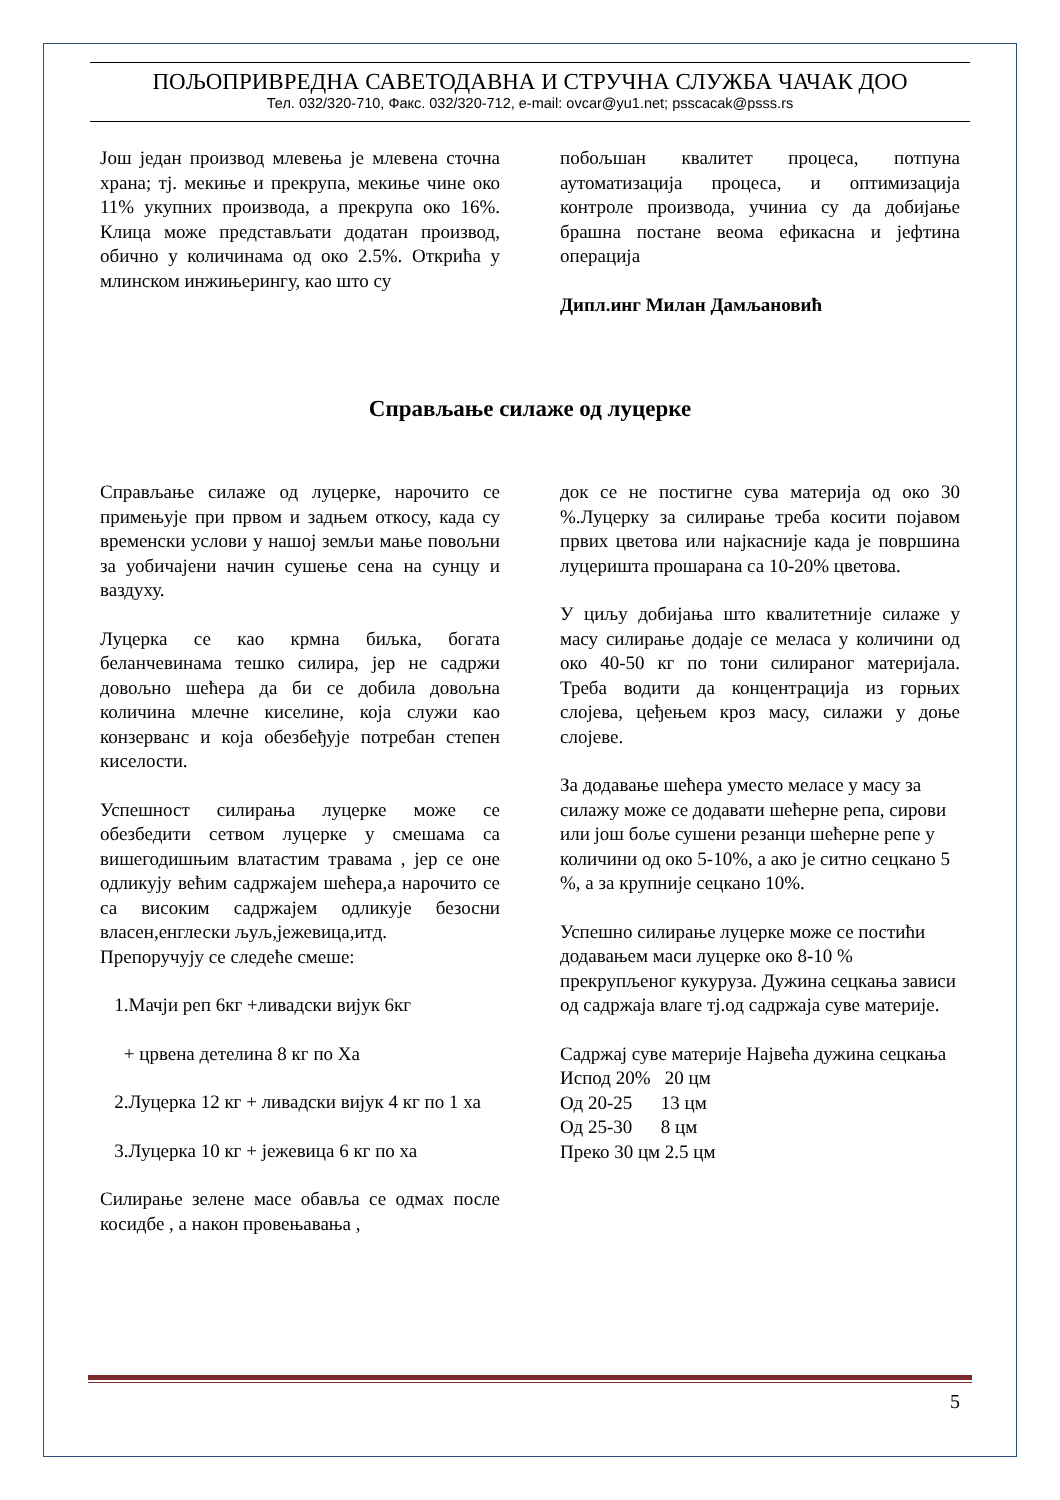ПОЉОПРИВРЕДНА САВЕТОДАВНА И СТРУЧНА СЛУЖБА ЧАЧАК ДОО
Тел. 032/320-710, Факс. 032/320-712, e-mail: ovcar@yu1.net; psscacak@psss.rs
Још један производ млевења је млевена сточна храна; тј. мекиње и прекрупа, мекиње чине око 11% укупних производа, а прекрупа око 16%. Клица може представљати додатан производ, обично у количинама од око 2.5%. Открића у млинском инжињерингу, као што су
побољшан квалитет процеса, потпуна аутоматизација процеса, и оптимизација контроле производа, учиниа су да добијање брашна постане веома ефикасна и јефтина операција
Дипл.инг Милан Дамљановић
Справљање силаже од луцерке
Справљање силаже од луцерке, нарочито се примењује при првом и задњем откосу, када су временски услови у нашој земљи мање повољни за уобичајени начин сушење сена на сунцу и ваздуху.
Луцерка се као крмна биљка, богата беланчевинама тешко силира, јер не садржи довољно шећера да би се добила довољна количина млечне киселине, која служи као конзерванс и која обезбеђује потребан степен киселости.
Успешност силирања луцерке може се обезбедити сетвом луцерке у смешама са вишегодишњим влатастим травама , јер се оне одликују већим садржајем шећера,а нарочито се са високим садржајем одликује безосни власен,енглески љуљ,јежевица,итд.
Препоручују се следеће смеше:
1.Мачји реп 6кг +ливадски вијук 6кг
+ црвена детелина 8 кг по Ха
2.Луцерка 12 кг + ливадски вијук 4 кг по 1 ха
3.Луцерка 10 кг + јежевица 6 кг по ха
Силирање зелене масе обавља се одмах после косидбе , а након провењавања ,
док се не постигне сува материја од око 30 %.Луцерку за силирање треба косити појавом првих цветова или најкасније када је површина луцеришта прошарана са 10-20% цветова.
У циљу добијања што квалитетније силаже у масу силирање додаје се меласа у количини од око 40-50 кг по тони силираног материјала. Треба водити да концентрација из горњих слојева, цеђењем кроз масу, силажи у доње слојеве.
За додавање шећера уместо меласе у масу за силажу може се додавати шећерне репа, сирови или још боље сушени резанци шећерне репе у количини од око 5-10%, а ако је ситно сецкано 5 %, а за крупније сецкано 10%.
Успешно силирање луцерке може се постићи додавањем маси луцерке око 8-10 % прекрупљеног кукуруза. Дужина сецкања зависи од садржаја влаге тј.од садржаја суве материје.
Садржај суве материје Највећа дужина сецкања
Испод 20% 20 цм
Од 20-25 13 цм
Од 25-30 8 цм
Преко 30 цм 2.5 цм
5